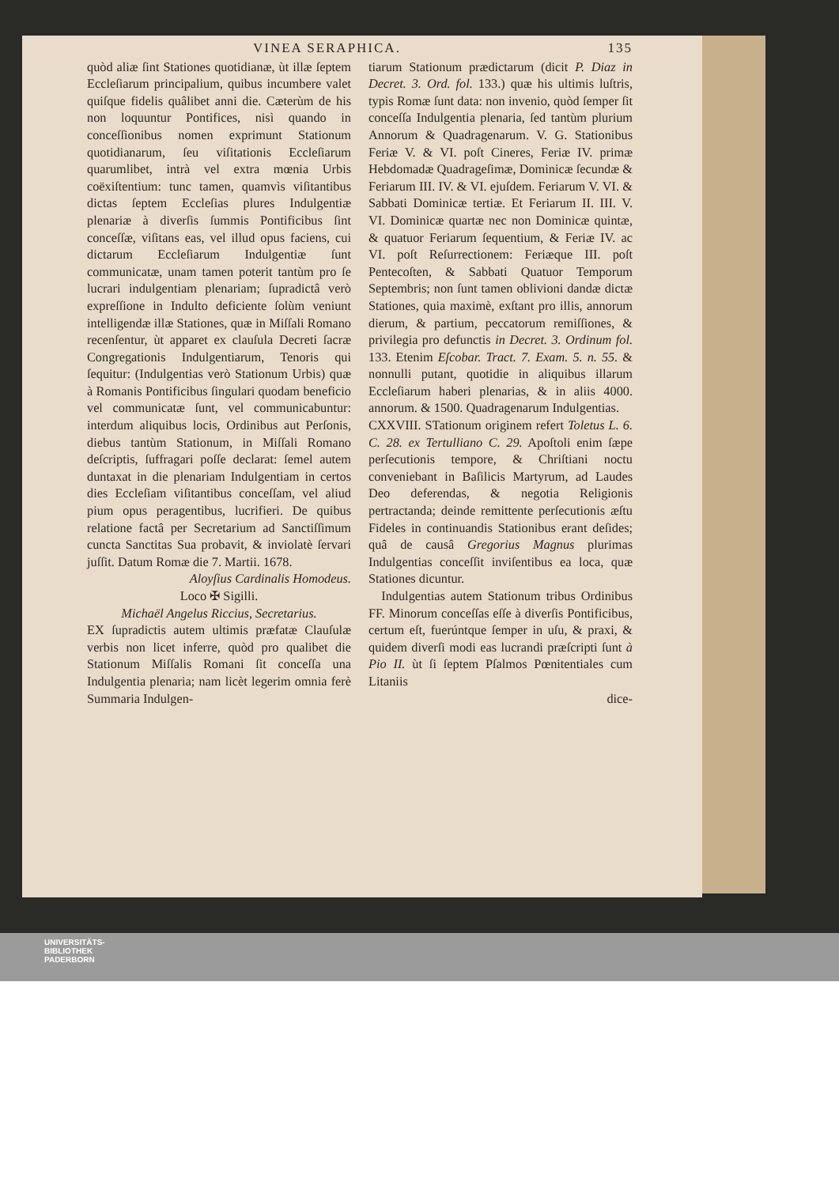VINEA SERAPHICA. 135
quòd aliæ ſint Stationes quotidianæ, ùt illæ ſeptem Eccleſiarum principalium, quibus incumbere valet quiſque fidelis quâlibet anni die. Cæterùm de his non loquuntur Pontifices, nisì quando in conceſſionibus nomen exprimunt Stationum quotidianarum, ſeu viſitationis Eccleſiarum quarumlibet, intrà vel extra mœnia Urbis coëxiſtentium: tunc tamen, quamvìs viſitantibus dictas ſeptem Eccleſias plures Indulgentiæ plenariæ à diverſis ſummis Pontificibus ſint conceſſæ, viſitans eas, vel illud opus faciens, cui dictarum Eccleſiarum Indulgentiæ ſunt communicatæ, unam tamen poterit tantùm pro ſe lucrari indulgentiam plenariam; ſupradictâ verò expreſſione in Indulto deficiente ſolùm veniunt intelligendæ illæ Stationes, quæ in Miſſali Romano recenſentur, ùt apparet ex clauſula Decreti ſacræ Congregationis Indulgentiarum, Tenoris qui ſequitur: (Indulgentias verò Stationum Urbis) quæ à Romanis Pontificibus ſingulari quodam beneficio vel communicatæ ſunt, vel communicabuntur: interdum aliquibus locis, Ordinibus aut Perſonis, diebus tantùm Stationum, in Miſſali Romano deſcriptis, ſuffragari poſſe declarat: ſemel autem duntaxat in die plenariam Indulgentiam in certos dies Eccleſiam viſitantibus conceſſam, vel aliud pium opus peragentibus, lucrifieri. De quibus relatione factâ per Secretarium ad Sanctiſſimum cuncta Sanctitas Sua probavit, & inviolatè ſervari juſſit. Datum Romæ die 7. Martii. 1678.
Aloyſius Cardinalis Homodeus.
Loco ✠ Sigilli.
Michaël Angelus Riccius, Secretarius.
EX ſupradictis autem ultimis præfatæ Clauſulæ verbis non licet inferre, quòd pro qualibet die Stationum Miſſalis Romani ſit conceſſa una Indulgentia plenaria; nam licèt legerim omnia ferè Summaria Indulgen-
tiarum Stationum prædictarum (dicit P. Diaz in Decret. 3. Ord. fol. 133.) quæ his ultimis luſtris, typis Romæ ſunt data: non invenio, quòd ſemper ſit conceſſa Indulgentia plenaria, ſed tantùm plurium Annorum & Quadragenarum. V. G. Stationibus Feriæ V. & VI. poſt Cineres, Feriæ IV. primæ Hebdomadæ Quadrageſimæ, Dominicæ ſecundæ & Feriarum III. IV. & VI. ejuſdem. Feriarum V. VI. & Sabbati Dominicæ tertiæ. Et Feriarum II. III. V. VI. Dominicæ quartæ nec non Dominicæ quintæ, & quatuor Feriarum ſequentium, & Feriæ IV. ac VI. poſt Reſurrectionem: Feriæque III. poſt Pentecoſten, & Sabbati Quatuor Temporum Septembris; non ſunt tamen oblivioni dandæ dictæ Stationes, quia maximè, exſtant pro illis, annorum dierum, & partium, peccatorum remiſſiones, & privilegia pro defunctis in Decret. 3. Ordinum fol. 133. Etenim Eſcobar. Tract. 7. Exam. 5. n. 55. & nonnulli putant, quotidie in aliquibus illarum Eccleſiarum haberi plenarias, & in aliis 4000. annorum. & 1500. Quadragenarum Indulgentias.
CXXVIII. STationum originem refert Toletus L. 6. C. 28. ex Tertulliano C. 29. Apoſtoli enim ſæpe perſecutionis tempore, & Chriſtiani noctu conveniebant in Baſilicis Martyrum, ad Laudes Deo deferendas, & negotia Religionis pertractanda; deinde remittente perſecutionis æſtu Fideles in continuandis Stationibus erant deſides; quâ de causâ Gregorius Magnus plurimas Indulgentias conceſſit inviſentibus ea loca, quæ Stationes dicuntur.
 Indulgentias autem Stationum tribus Ordinibus FF. Minorum conceſſas eſſe à diverſis Pontificibus, certum eſt, fuerúntque ſemper in uſu, & praxi, & quidem diverſi modi eas lucrandi præſcripti ſunt à Pio II. ùt ſi ſeptem Pſalmos Pœnitentiales cum Litaniis
dice-
UNIVERSITÄTS-
BIBLIOTHEK
PADERBORN